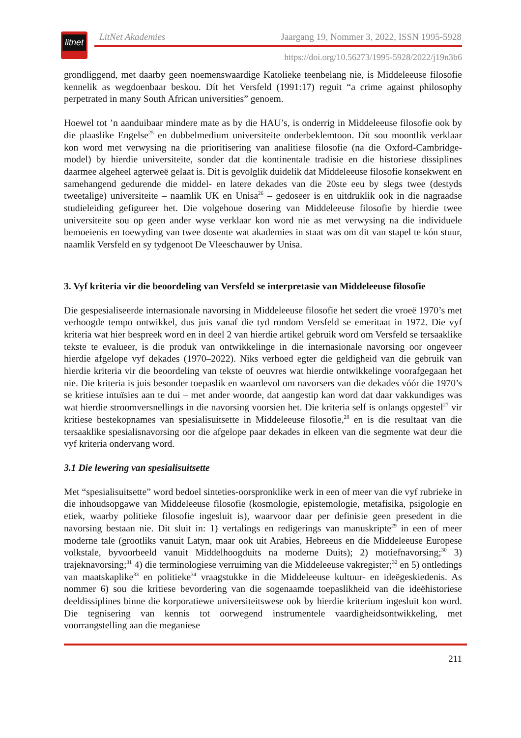litnet
LitNet Akademies Jaargang 19, Nommer 3, 2022, ISSN 1995-5928
https://doi.org/10.56273/1995-5928/2022/j19n3b6
grondliggend, met daarby geen noemenswaardige Katolieke teenbelang nie, is Middeleeuse filosofie kennelik as wegdoenbaar beskou. Dít het Versfeld (1991:17) reguit “a crime against philosophy perpetrated in many South African universities” genoem.
Hoewel tot ’n aanduibaar mindere mate as by die HAU’s, is onderrig in Middeleeuse filosofie ook by die plaaslike Engelse<sup>25</sup> en dubbelmedium universiteite onderbeklemtoon. Dít sou moontlik verklaar kon word met verwysing na die prioritisering van analitiese filosofie (na die Oxford-Cambridge-model) by hierdie universiteite, sonder dat die kontinentale tradisie en die historiese dissiplines daarmee algeheel agterweë gelaat is. Dit is gevolglik duidelik dat Middeleeuse filosofie konsekwent en samehangend gedurende die middel- en latere dekades van die 20ste eeu by slegs twee (destyds tweetalige) universiteite – naamlik UK en Unisa<sup>26</sup> – gedoseer is en uitdruklik ook in die nagraadse studieleiding gefigureer het. Die volgehoue dosering van Middeleeuse filosofie by hierdie twee universiteite sou op geen ander wyse verklaar kon word nie as met verwysing na die individuele bemoeienis en toewyding van twee dosente wat akademies in staat was om dit van stapel te kón stuur, naamlik Versfeld en sy tydgenoot De Vleeschauwer by Unisa.
3. Vyf kriteria vir die beoordeling van Versfeld se interpretasie van Middeleeuse filosofie
Die gespesialiseerde internasionale navorsing in Middeleeuse filosofie het sedert die vroeë 1970’s met verhoogde tempo ontwikkel, dus juis vanaf die tyd rondom Versfeld se emeritaat in 1972. Die vyf kriteria wat hier bespreek word en in deel 2 van hierdie artikel gebruik word om Versfeld se tersaaklike tekste te evalueer, is die produk van ontwikkelinge in die internasionale navorsing oor ongeveer hierdie afgelope vyf dekades (1970–2022). Niks verhoed egter die geldigheid van die gebruik van hierdie kriteria vir die beoordeling van tekste of oeuvres wat hierdie ontwikkelinge voorafgegaan het nie. Die kriteria is juis besonder toepaslik en waardevol om navorsers van die dekades vóór die 1970’s se kritiese intuïsies aan te dui – met ander woorde, dat aangestip kan word dat daar vakkundiges was wat hierdie stroomversnellings in die navorsing voorsien het. Die kriteria self is onlangs opgestel<sup>27</sup> vir kritiese bestekopnames van spesialisuitsette in Middeleeuse filosofie,<sup>28</sup> en is die resultaat van die tersaaklike spesialisnavorsing oor die afgelope paar dekades in elkeen van die segmente wat deur die vyf kriteria ondervang word.
3.1 Die lewering van spesialisuitsette
Met “spesialisuitsette” word bedoel sinteties-oorspronklike werk in een of meer van die vyf rubrieke in die inhoudsopgawe van Middeleeuse filosofie (kosmologie, epistemologie, metafisika, psigologie en etiek, waarby politieke filosofie ingesluit is), waarvoor daar per definisie geen presedent in die navorsing bestaan nie. Dit sluit in: 1) vertalings en redigerings van manuskripte<sup>29</sup> in een of meer moderne tale (grootliks vanuit Latyn, maar ook uit Arabies, Hebreeus en die Middeleeuse Europese volkstale, byvoorbeeld vanuit Middelhoogduits na moderne Duits); 2) motiefnavorsing;<sup>30</sup> 3) trajeknavorsing;<sup>31</sup> 4) die terminologiese verruiming van die Middeleeuse vakregister;<sup>32</sup> en 5) ontledings van maatskaplike<sup>33</sup> en politieke<sup>34</sup> vraagstukke in die Middeleeuse kultuur- en ideëgeskiedenis. As nommer 6) sou die kritiese bevordering van die sogenaamde toepaslikheid van die ideëhistoriese deeldissiplines binne die korporatiewe universiteitswese ook by hierdie kriterium ingesluit kon word. Die tegnisering van kennis tot oorwegend instrumentele vaardigheidsontwikkeling, met voorrangstelling aan die meganiese
211